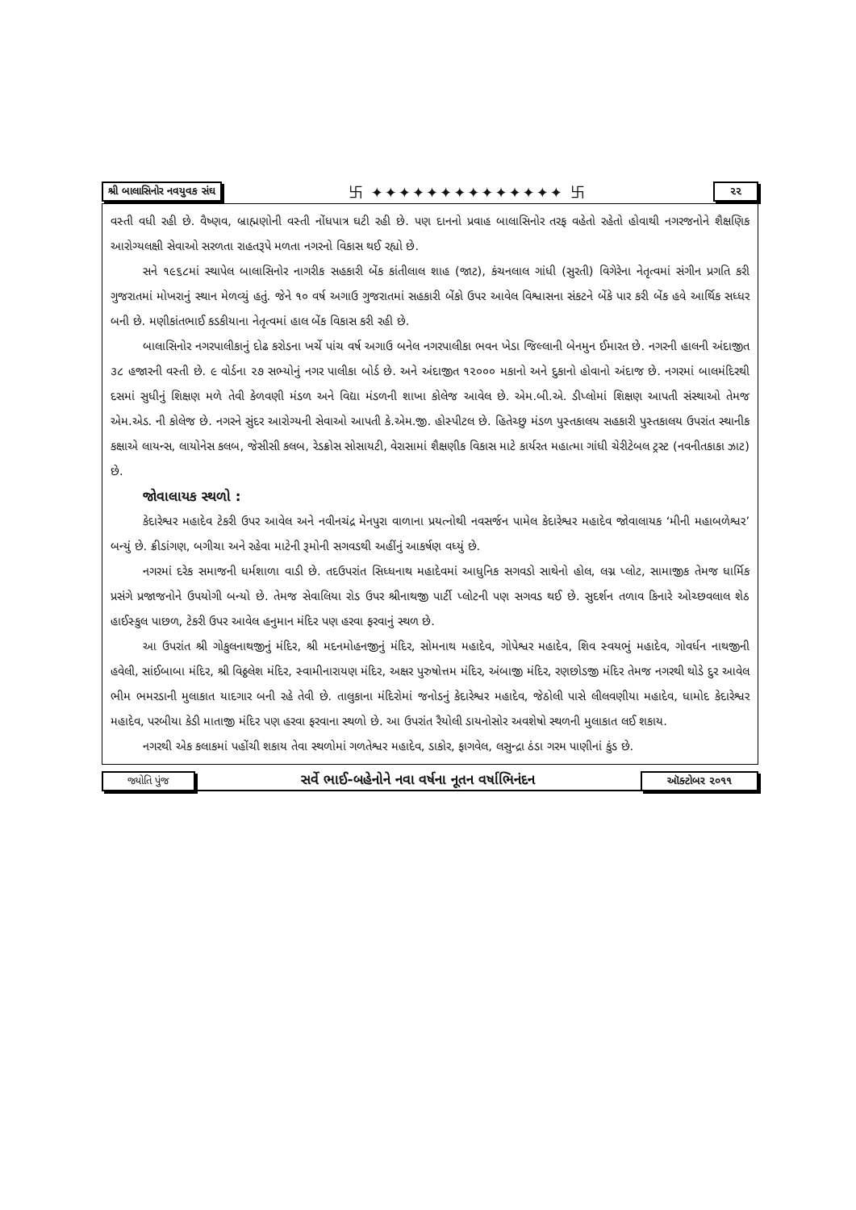શ્રી બાલાસિનોર નવયુવક સંઘ 卐 ✦✦✦✦✦✦✦✦✦✦✦✦✦✦ 卐 ૨૨
વસ્તી વધી રહી છે. વૈષ્ણવ, બ્રાહ્મણોની વસ્તી નોંધપાત્ર ઘટી રહી છે. પણ દાનનો પ્રવાહ બાલાસિનોર તરફ વહેતો રહેતો હોવાથી નગરજનોને શૈક્ષણિક આરોગ્યલક્ષી સેવાઓ સરળતા રાહતરૂપે મળતા નગરનો વિકાસ થઈ રહ્યો છે.
સને ૧૯૬૮માં સ્થાપેલ બાલાસિનોર નાગરીક સહકારી બેંક કાંતીલાલ શાહ (જાટ), કંચનલાલ ગાંધી (સુરતી) વિગેરેના નેતૃત્વમાં સંગીન પ્રગતિ કરી ગુજરાતમાં મોખરાનું સ્થાન મેળવ્યું હતું. જેને ૧૦ વર્ષ અગાઉ ગુજરાતમાં સહકારી બેંકો ઉપર આવેલ વિશ્વાસના સંકટને બેંકે પાર કરી બેંક હવે આર્થિક સધ્ધર બની છે. મણીકાંતભાઈ કડકીયાના નેતૃત્વમાં હાલ બેંક વિકાસ કરી રહી છે.
બાલાસિનોર નગરપાલીકાનું દોઢ કરોડના ખર્ચે પાંચ વર્ષ અગાઉ બનેલ નગરપાલીકા ભવન ખેડા જિલ્લાની બેનમુન ઈમારત છે. નગરની હાલની અંદાજીત ૩૮ હજારની વસ્તી છે. ૯ વોર્ડના ૨૭ સભ્યોનું નગર પાલીકા બોર્ડ છે. અને અંદાજીત ૧૨૦૦૦ મકાનો અને દુકાનો હોવાનો અંદાજ છે. નગરમાં બાલમંદિરથી દસમાં સુધીનું શિક્ષણ મળે તેવી કેળવણી મંડળ અને વિદ્યા મંડળની શાખા કોલેજ આવેલ છે. એમ.બી.એ. ડીપ્લોમાં શિક્ષણ આપતી સંસ્થાઓ તેમજ એમ.એડ. ની કોલેજ છે. નગરને સુંદર આરોગ્યની સેવાઓ આપતી કે.એમ.જી. હોસ્પીટલ છે. હિતેચ્છુ મંડળ પુસ્તકાલય સહકારી પુસ્તકાલય ઉપરાંત સ્થાનીક કક્ષાએ લાયન્સ, લાયોનેસ કલબ, જેસીસી કલબ, રેડક્રોસ સોસાયટી, વેરાસામાં શૈક્ષણીક વિકાસ માટે કાર્યરત મહાત્મા ગાંધી ચેરીટેબલ ટ્રસ્ટ (નવનીતકાકા ઝાટ) છે.
જોવાલાયક સ્થળો :
કેદારેશ્વર મહાદેવ ટેકરી ઉપર આવેલ અને નવીનચંદ્ર મેનપુરા વાળાના પ્રયત્નોથી નવસર્જન પામેલ કેદારેશ્વર મહાદેવ જોવાલાયક ‘મીની મહાબળેશ્વર’ બન્યું છે. ક્રીડાંગણ, બગીચા અને રહેવા માટેની રૂમોની સગવડથી અહીંનું આકર્ષણ વધ્યું છે.
નગરમાં દરેક સમાજની ધર્મશાળા વાડી છે. તદઉપરાંત સિધ્ધનાથ મહાદેવમાં આધુનિક સગવડો સાથેનો હોલ, લગ્ન પ્લોટ, સામાજીક તેમજ ધાર્મિક પ્રસંગે પ્રજાજનોને ઉપયોગી બન્યો છે. તેમજ સેવાલિયા રોડ ઉપર શ્રીનાથજી પાર્ટી પ્લોટની પણ સગવડ થઈ છે. સુદર્શન તળાવ કિનારે ઓચ્છવલાલ શેઠ હાઈસ્કુલ પાછળ, ટેકરી ઉપર આવેલ હનુમાન મંદિર પણ હરવા ફરવાનું સ્થળ છે.
આ ઉપરાંત શ્રી ગોકુલનાથજીનું મંદિર, શ્રી મદનમોહનજીનું મંદિર, સોમનાથ મહાદેવ, ગોપેશ્વર મહાદેવ, શિવ સ્વયભું મહાદેવ, ગોવર્ધન નાથજીની હવેલી, સાંઈબાબા મંદિર, શ્રી વિઠ્ઠલેશ મંદિર, સ્વામીનારાયણ મંદિર, અક્ષર પુરુષોત્તમ મંદિર, અંબાજી મંદિર, રણછોડજી મંદિર તેમજ નગરથી થોડે દુર આવેલ ભીમ ભમરડાની મુલાકાત યાદગાર બની રહે તેવી છે. તાલુકાના મંદિરોમાં જનોડનું કેદારેશ્વર મહાદેવ, જેઠોલી પાસે લીલવણીયા મહાદેવ, ધામોદ કેદારેશ્વર મહાદેવ, પરબીયા કેડી માતાજી મંદિર પણ હરવા ફરવાના સ્થળો છે. આ ઉપરાંત રૈયોલી ડાયનોસોર અવશેષો સ્થળની મુલાકાત લઈ શકાય.
નગરથી એક કલાકમાં પહોંચી શકાય તેવા સ્થળોમાં ગળતેશ્વર મહાદેવ, ડાકોર, ફાગવેલ, લસુન્દ્રા ઠંડા ગરમ પાણીનાં કુંડ છે.
જ્યોતિ પુંજ સર્વે ભાઈ-બહેનોને નવા વર્ષના નૂતન વર્ષાભિનંદન ઑક્ટોબર ૨૦૧૧